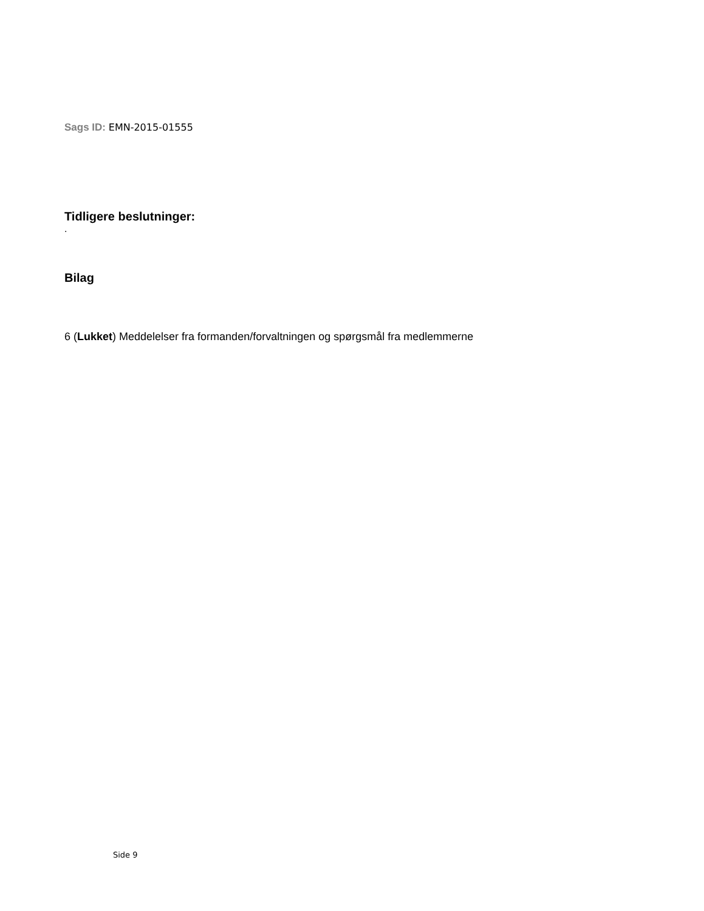Sags ID: EMN-2015-01555
Tidligere beslutninger:
.
Bilag
6 (Lukket) Meddelelser fra formanden/forvaltningen og spørgsmål fra medlemmerne
Side 9